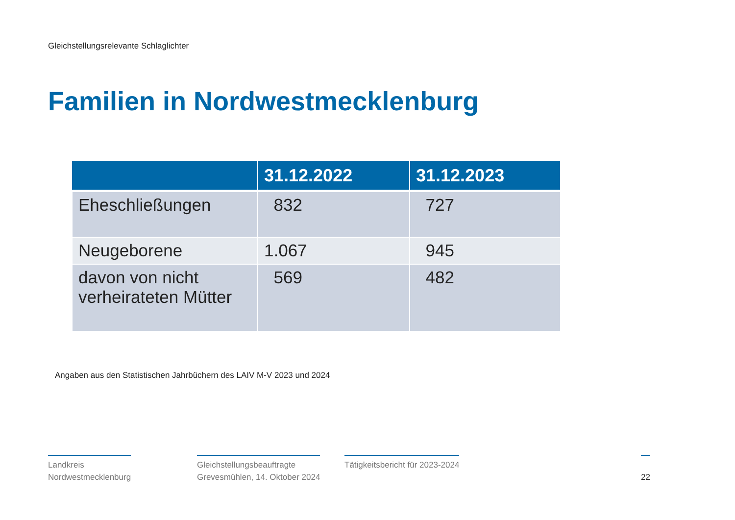Gleichstellungsrelevante Schlaglichter
Familien in Nordwestmecklenburg
| | 31.12.2022 | 31.12.2023 |
| --- | --- | --- |
| Eheschließungen | 832 | 727 |
| Neugeborene | 1.067 | 945 |
| davon von nicht verheirateten Mütter | 569 | 482 |
Angaben aus den Statistischen Jahrbüchern des LAIV M-V 2023 und 2024
Landkreis
Nordwestmecklenburg
Gleichstellungsbeauftragte
Grevesmühlen, 14. Oktober 2024
Tätigkeitsbericht für 2023-2024
22